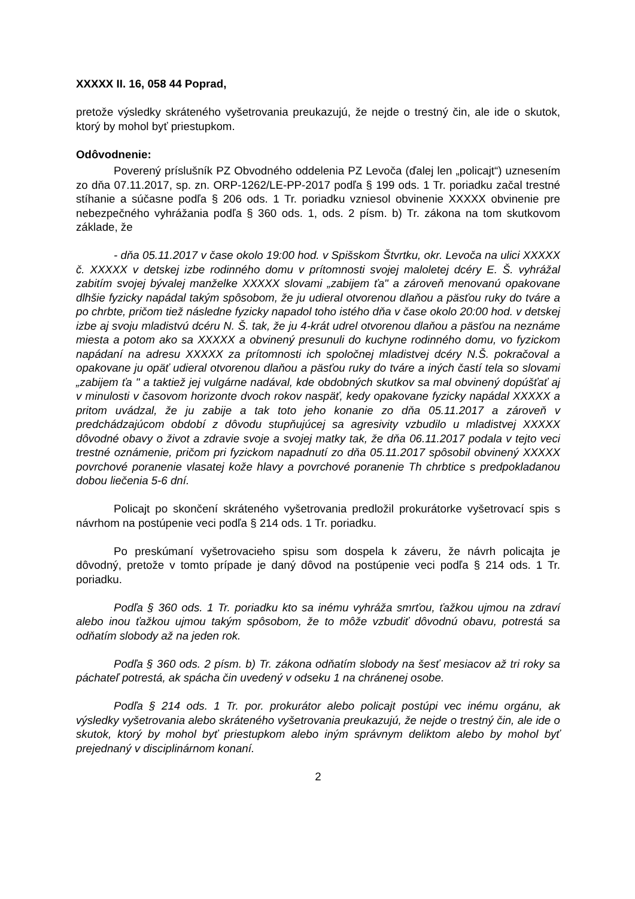XXXXX II. 16, 058 44 Poprad,
pretože výsledky skráteného vyšetrovania preukazujú, že nejde o trestný čin, ale ide o skutok, ktorý by mohol byť priestupkom.
Odôvodnenie:
Poverený príslušník PZ Obvodného oddelenia PZ Levoča (ďalej len „policajt“) uznesením zo dňa 07.11.2017, sp. zn. ORP-1262/LE-PP-2017 podľa § 199 ods. 1 Tr. poriadku začal trestné stíhanie a súčasne podľa § 206 ods. 1 Tr. poriadku vzniesol obvinenie XXXXX obvinenie pre nebezpečného vyhrážania podľa § 360 ods. 1, ods. 2 písm. b) Tr. zákona na tom skutkovom základe, že
- dňa 05.11.2017 v čase okolo 19:00 hod. v Spišskom Štvrtku, okr. Levoča na ulici XXXXX č. XXXXX v detskej izbe rodinného domu v prítomnosti svojej maloletej dcéry E. Š. vyhrážal zabitím svojej bývalej manželke XXXXX slovami „zabijem ťa" a zároveň menovanú opakovane dlhšie fyzicky napádal takým spôsobom, že ju udieral otvorenou dlaňou a päsťou ruky do tváre a po chrbte, pričom tiež následne fyzicky napadol toho istého dňa v čase okolo 20:00 hod. v detskej izbe aj svoju mladistvú dcéru N. Š. tak, že ju 4-krát udrel otvorenou dlaňou a päsťou na neznáme miesta a potom ako sa XXXXX a obvinený presunuli do kuchyne rodinného domu, vo fyzickom napádaní na adresu XXXXX za prítomnosti ich spoločnej mladistvej dcéry N.Š. pokračoval a opakovane ju opäť udieral otvorenou dlaňou a päsťou ruky do tváre a iných častí tela so slovami „zabijem ťa " a taktiež jej vulgárne nadával, kde obdobných skutkov sa mal obvinený dopúšťať aj v minulosti v časovom horizonte dvoch rokov naspäť, kedy opakovane fyzicky napádal XXXXX a pritom uvádzal, že ju zabije a tak toto jeho konanie zo dňa 05.11.2017 a zároveň v predchádzajúcom období z dôvodu stupňujúcej sa agresivity vzbudilo u mladistvej XXXXX dôvodné obavy o život a zdravie svoje a svojej matky tak, že dňa 06.11.2017 podala v tejto veci trestné oznámenie, pričom pri fyzickom napadnutí zo dňa 05.11.2017 spôsobil obvinený XXXXX povrchové poranenie vlasatej kože hlavy a povrchové poranenie Th chrbtice s predpokladanou dobou liečenia 5-6 dní.
Policajt po skončení skráteného vyšetrovania predložil prokurátorke vyšetrovací spis s návrhom na postúpenie veci podľa § 214 ods. 1 Tr. poriadku.
Po preskúmaní vyšetrovacieho spisu som dospela k záveru, že návrh policajta je dôvodný, pretože v tomto prípade je daný dôvod na postúpenie veci podľa § 214 ods. 1 Tr. poriadku.
Podľa § 360 ods. 1 Tr. poriadku kto sa inému vyhráža smrťou, ťažkou ujmou na zdraví alebo inou ťažkou ujmou takým spôsobom, že to môže vzbudiť dôvodnú obavu, potrestá sa odňatím slobody až na jeden rok.
Podľa § 360 ods. 2 písm. b) Tr. zákona odňatím slobody na šesť mesiacov až tri roky sa páchateľ potrestá, ak spácha čin uvedený v odseku 1 na chránenej osobe.
Podľa § 214 ods. 1 Tr. por. prokurátor alebo policajt postúpi vec inému orgánu, ak výsledky vyšetrovania alebo skráteného vyšetrovania preukazujú, že nejde o trestný čin, ale ide o skutok, ktorý by mohol byť priestupkom alebo iným správnym deliktom alebo by mohol byť prejednaný v disciplinárnom konaní.
2